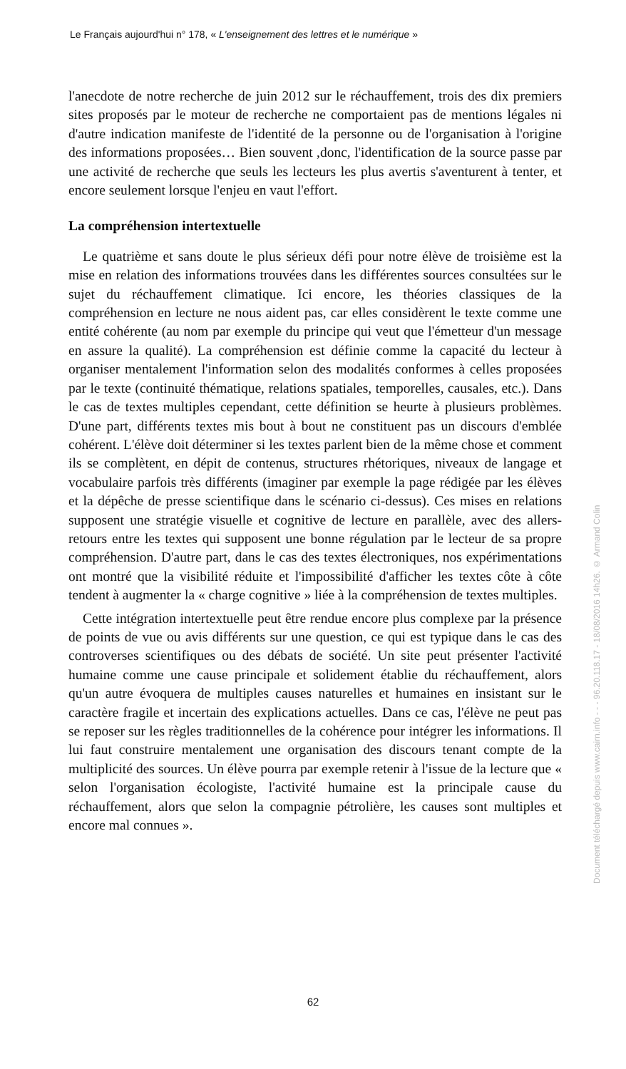Le Français aujourd'hui n° 178, « L'enseignement des lettres et le numérique »
l'anecdote de notre recherche de juin 2012 sur le réchauffement, trois des dix premiers sites proposés par le moteur de recherche ne comportaient pas de mentions légales ni d'autre indication manifeste de l'identité de la personne ou de l'organisation à l'origine des informations proposées… Bien souvent ,donc, l'identification de la source passe par une activité de recherche que seuls les lecteurs les plus avertis s'aventurent à tenter, et encore seulement lorsque l'enjeu en vaut l'effort.
La compréhension intertextuelle
Le quatrième et sans doute le plus sérieux défi pour notre élève de troisième est la mise en relation des informations trouvées dans les différentes sources consultées sur le sujet du réchauffement climatique. Ici encore, les théories classiques de la compréhension en lecture ne nous aident pas, car elles considèrent le texte comme une entité cohérente (au nom par exemple du principe qui veut que l'émetteur d'un message en assure la qualité). La compréhension est définie comme la capacité du lecteur à organiser mentalement l'information selon des modalités conformes à celles proposées par le texte (continuité thématique, relations spatiales, temporelles, causales, etc.). Dans le cas de textes multiples cependant, cette définition se heurte à plusieurs problèmes. D'une part, différents textes mis bout à bout ne constituent pas un discours d'emblée cohérent. L'élève doit déterminer si les textes parlent bien de la même chose et comment ils se complètent, en dépit de contenus, structures rhétoriques, niveaux de langage et vocabulaire parfois très différents (imaginer par exemple la page rédigée par les élèves et la dépêche de presse scientifique dans le scénario ci-dessus). Ces mises en relations supposent une stratégie visuelle et cognitive de lecture en parallèle, avec des allers-retours entre les textes qui supposent une bonne régulation par le lecteur de sa propre compréhension. D'autre part, dans le cas des textes électroniques, nos expérimentations ont montré que la visibilité réduite et l'impossibilité d'afficher les textes côte à côte tendent à augmenter la « charge cognitive » liée à la compréhension de textes multiples.
Cette intégration intertextuelle peut être rendue encore plus complexe par la présence de points de vue ou avis différents sur une question, ce qui est typique dans le cas des controverses scientifiques ou des débats de société. Un site peut présenter l'activité humaine comme une cause principale et solidement établie du réchauffement, alors qu'un autre évoquera de multiples causes naturelles et humaines en insistant sur le caractère fragile et incertain des explications actuelles. Dans ce cas, l'élève ne peut pas se reposer sur les règles traditionnelles de la cohérence pour intégrer les informations. Il lui faut construire mentalement une organisation des discours tenant compte de la multiplicité des sources. Un élève pourra par exemple retenir à l'issue de la lecture que « selon l'organisation écologiste, l'activité humaine est la principale cause du réchauffement, alors que selon la compagnie pétrolière, les causes sont multiples et encore mal connues ».
62
Document téléchargé depuis www.cairn.info - - - 96.20.118.17 - 18/08/2016 14h26. © Armand Colin